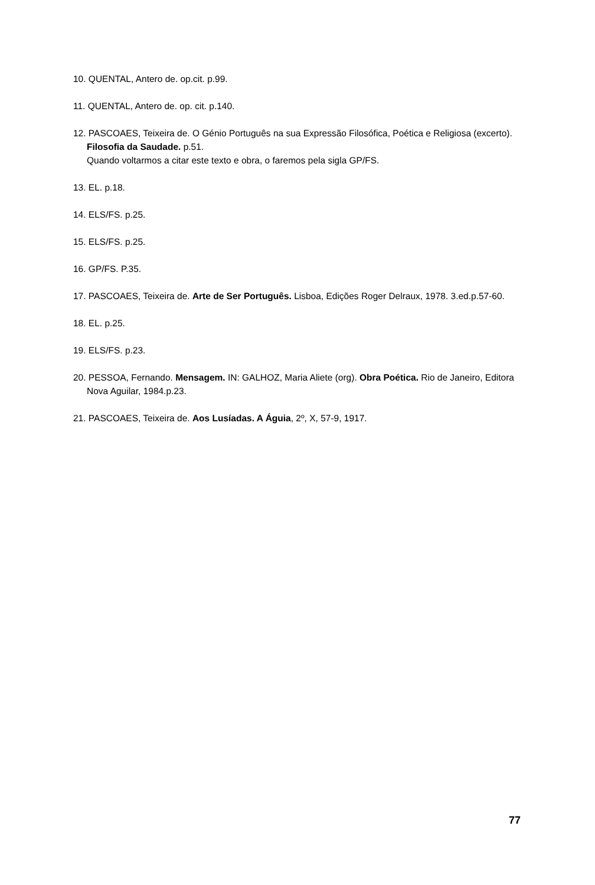10. QUENTAL, Antero de. op.cit. p.99.
11. QUENTAL, Antero de. op. cit. p.140.
12. PASCOAES, Teixeira de. O Génio Português na sua Expressão Filosófica, Poética e Religiosa (excerto). Filosofia da Saudade. p.51.
Quando voltarmos a citar este texto e obra, o faremos pela sigla GP/FS.
13. EL. p.18.
14. ELS/FS. p.25.
15. ELS/FS. p.25.
16. GP/FS. P.35.
17. PASCOAES, Teixeira de. Arte de Ser Português. Lisboa, Edições Roger Delraux, 1978. 3.ed.p.57-60.
18. EL. p.25.
19. ELS/FS. p.23.
20. PESSOA, Fernando. Mensagem. IN: GALHOZ, Maria Aliete (org). Obra Poética. Rio de Janeiro, Editora Nova Aguilar, 1984.p.23.
21. PASCOAES, Teixeira de. Aos Lusíadas. A Águia, 2º, X, 57-9, 1917.
77